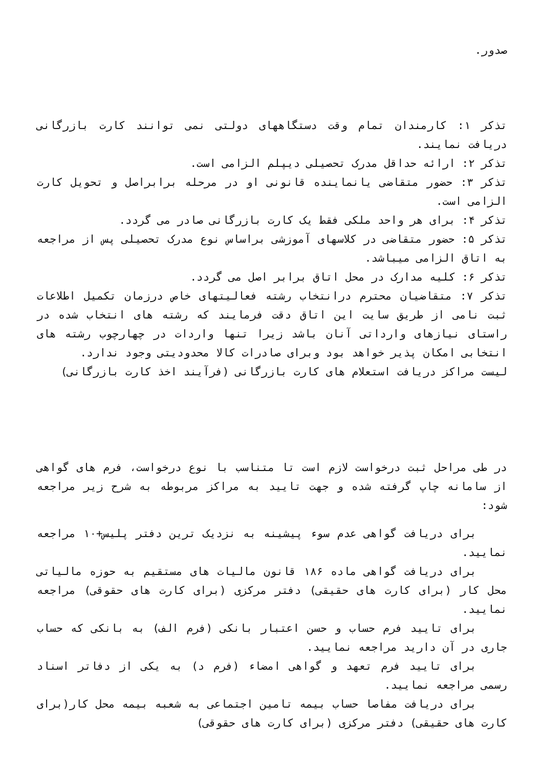صدور.
تذکر ۱: کارمندان تمام وقت دستگاههای دولتی نمی توانند کارت بازرگانی دریافت نمایند.
تذکر ۲: ارائه حداقل مدرک تحصیلی دیپلم الزامی است.
تذکر ۳: حضور متقاضی یانماینده قانونی او در مرحله برابراصل و تحویل کارت الزامی است.
تذکر ۴: برای هر واحد ملکی فقط یک کارت بازرگانی صادر می گردد.
تذکر ۵: حضور متقاضی در کلاسهای آموزشی براساس نوع مدرک تحصیلی پس از مراجعه به اتاق الزامی میباشد.
تذکر ۶: کلیه مدارک در محل اتاق برابر اصل می گردد.
تذکر ۷: متقاضیان محترم درانتخاب رشته فعالیتهای خاص درزمان تکمیل اطلاعات ثبت نامی از طریق سایت این اتاق دقت فرمایند که رشته های انتخاب شده در راستای نیازهای وارداتی آنان باشد زیرا تنها واردات در چهارچوب رشته های انتخابی امکان پذیر خواهد بود وبرای صادرات کالا محدودیتی وجود ندارد.
لیست مراکز دریافت استعلام های کارت بازرگانی (فرآیند اخذ کارت بازرگانی)
در طی مراحل ثبت درخواست لازم است تا متناسب با نوع درخواست، فرم های گواهی از سامانه چاپ گرفته شده و جهت تایید به مراکز مربوطه به شرح زیر مراجعه شود:
برای دریافت گواهی عدم سوء پیشینه به نزدیک ترین دفتر پلیس+۱۰ مراجعه نمایید.
برای دریافت گواهی ماده ۱۸۶ قانون مالیات های مستقیم به حوزه مالیاتی محل کار (برای کارت های حقیقی) دفتر مرکزی (برای کارت های حقوقی) مراجعه نمایید.
برای تایید فرم حساب و حسن اعتبار بانکی (فرم الف) به بانکی که حساب جاری در آن دارید مراجعه نمایید.
برای تایید فرم تعهد و گواهی امضاء (فرم د) به یکی از دفاتر اسناد رسمی مراجعه نمایید.
برای دریافت مفاصا حساب بیمه تامین اجتماعی به شعبه بیمه محل کار(برای کارت های حقیقی) دفتر مرکزی (برای کارت های حقوقی)